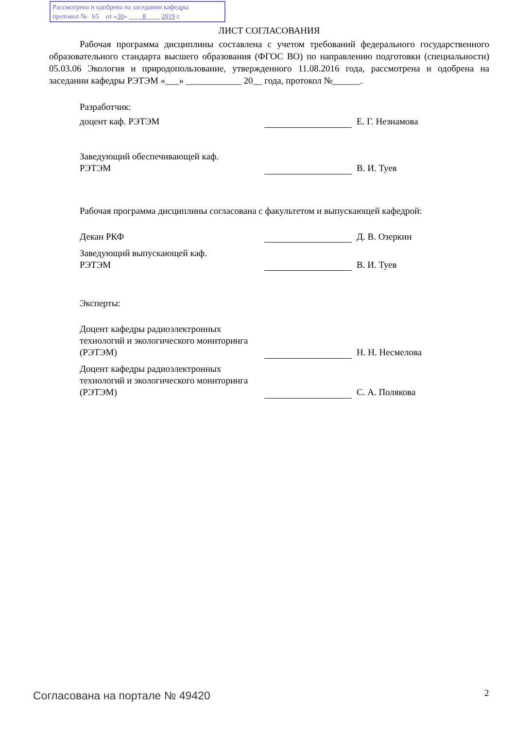Рассмотрена и одобрена на заседании кафедры
протокол № 65 от «30» 8 2019 г.
ЛИСТ СОГЛАСОВАНИЯ
Рабочая программа дисциплины составлена с учетом требований федерального государственного образовательного стандарта высшего образования (ФГОС ВО) по направлению подготовки (специальности) 05.03.06 Экология и природопользование, утвержденного 11.08.2016 года, рассмотрена и одобрена на заседании кафедры РЭТЭМ «___» ____________ 20__ года, протокол №______.
| Разработчик: | | |
| доцент каф. РЭТЭМ | | Е. Г. Незнамова |
| Заведующий обеспечивающей каф. РЭТЭМ | | В. И. Туев |
Рабочая программа дисциплины согласована с факультетом и выпускающей кафедрой:
| Декан РКФ | | Д. В. Озеркин |
| Заведующий выпускающей каф. РЭТЭМ | | В. И. Туев |
Эксперты:
| Доцент кафедры радиоэлектронных технологий и экологического мониторинга (РЭТЭМ) | | Н. Н. Несмелова |
| Доцент кафедры радиоэлектронных технологий и экологического мониторинга (РЭТЭМ) | | С. А. Полякова |
Согласована на портале № 49420 2